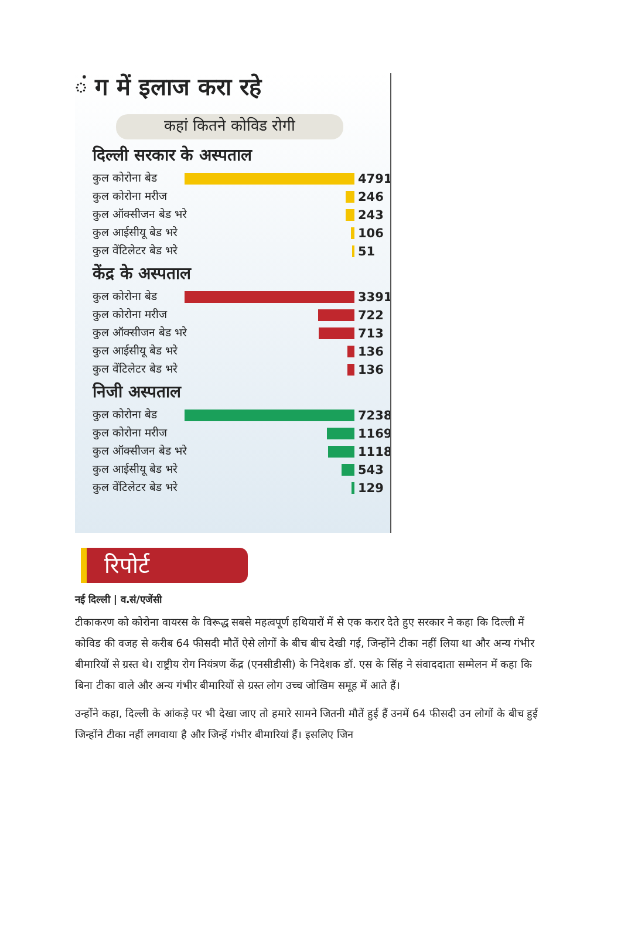ं ग में इलाज करा रहे
कहां कितने कोविड रोगी
दिल्ली सरकार के अस्पताल
कुल कोरोना बेड 4791
कुल कोरोना मरीज 246
कुल ऑक्सीजन बेड भरे 243
कुल आईसीयू बेड भरे 106
कुल वेंटिलेटर बेड भरे 51
केंद्र के अस्पताल
कुल कोरोना बेड 3391
कुल कोरोना मरीज 722
कुल ऑक्सीजन बेड भरे 713
कुल आईसीयू बेड भरे 136
कुल वेंटिलेटर बेड भरे 136
निजी अस्पताल
कुल कोरोना बेड 7238
कुल कोरोना मरीज 1169
कुल ऑक्सीजन बेड भरे 1118
कुल आईसीयू बेड भरे 543
कुल वेंटिलेटर बेड भरे 129
रिपोर्ट
नई दिल्ली | व.सं/एजेंसी
टीकाकरण को कोरोना वायरस के विरूद्ध सबसे महत्वपूर्ण हथियारों में से एक करार देते हुए सरकार ने कहा कि दिल्ली में कोविड की वजह से करीब 64 फीसदी मौतें ऐसे लोगों के बीच बीच देखी गई, जिन्होंने टीका नहीं लिया था और अन्य गंभीर बीमारियों से ग्रस्त थे। राष्ट्रीय रोग नियंत्रण केंद्र (एनसीडीसी) के निदेशक डॉ. एस के सिंह ने संवाददाता सम्मेलन में कहा कि बिना टीका वाले और अन्य गंभीर बीमारियों से ग्रस्त लोग उच्च जोखिम समूह में आते हैं।
उन्होंने कहा, दिल्ली के आंकड़े पर भी देखा जाए तो हमारे सामने जितनी मौतें हुई हैं उनमें 64 फीसदी उन लोगों के बीच हुई जिन्होंने टीका नहीं लगवाया है और जिन्हें गंभीर बीमारियां हैं। इसलिए जिन